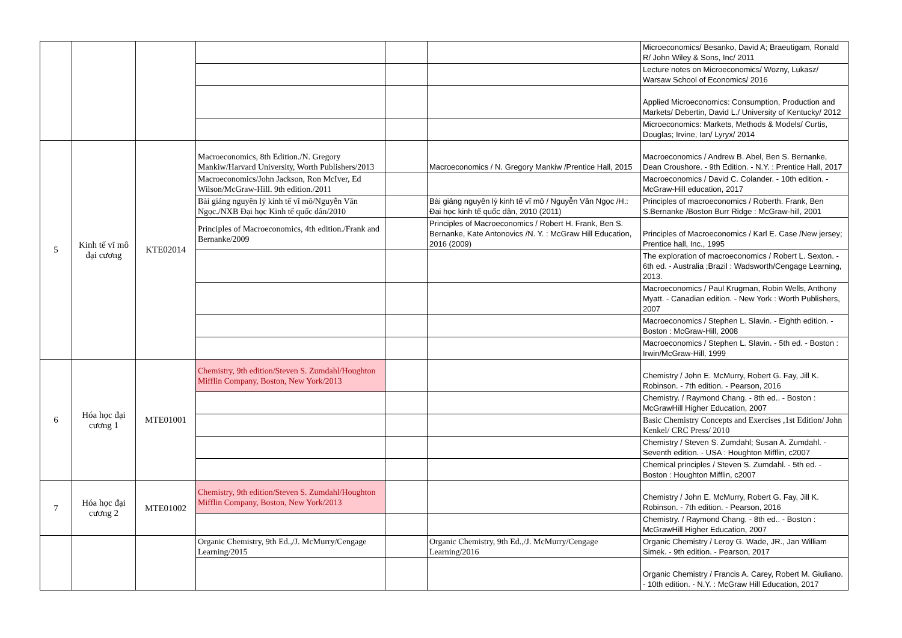| | | | | | | Microeconomics/ Besanko, David A; Braeutigam, Ronald R/ John Wiley & Sons, Inc/ 2011 |
| | | | | | | Lecture notes on Microeconomics/ Wozny, Lukasz/ Warsaw School of Economics/ 2016 |
| | | | | | | Applied Microeconomics: Consumption, Production and Markets/ Debertin, David L./ University of Kentucky/ 2012 |
| | | | | | | Microeconomics: Markets, Methods & Models/ Curtis, Douglas; Irvine, Ian/ Lyryx/ 2014 |
| 5 | Kinh tế vĩ mô đại cương | KTE02014 | Macroeconomics, 8th Edition./N. Gregory Mankiw/Harvard University, Worth Publishers/2013 | | Macroeconomics / N. Gregory Mankiw /Prentice Hall, 2015 | Macroeconomics / Andrew B. Abel, Ben S. Bernanke, Dean Croushore. - 9th Edition. - N.Y. : Prentice Hall, 2017 |
| | | | Macroeconomics/John Jackson, Ron McIver, Ed Wilson/McGraw-Hill. 9th edition./2011 | | | Macroeconomics / David C. Colander. - 10th edition. - McGraw-Hill education, 2017 |
| | | | Bài giảng nguyên lý kinh tế vĩ mô/Nguyễn Văn Ngọc./NXB Đại học Kinh tế quốc dân/2010 | | Bài giảng nguyên lý kinh tế vĩ mô / Nguyễn Văn Ngọc /H.: Đại học kinh tế quốc dân, 2010 (2011) | Principles of macroeconomics / Roberth. Frank, Ben S.Bernanke /Boston Burr Ridge : McGraw-hill, 2001 |
| | | | Principles of Macroeconomics, 4th edition./Frank and Bernanke/2009 | | Principles of Macroeconomics / Robert H. Frank, Ben S. Bernanke, Kate Antonovics /N. Y. : McGraw Hill Education, 2016 (2009) | Principles of Macroeconomics / Karl E. Case /New jersey; Prentice hall, Inc., 1995 |
| | | | | | | The exploration of macroeconomics / Robert L. Sexton. - 6th ed. - Australia ;Brazil : Wadsworth/Cengage Learning, 2013. |
| | | | | | | Macroeconomics / Paul Krugman, Robin Wells, Anthony Myatt. - Canadian edition. - New York : Worth Publishers, 2007 |
| | | | | | | Macroeconomics / Stephen L. Slavin. - Eighth edition. - Boston : McGraw-Hill, 2008 |
| | | | | | | Macroeconomics / Stephen L. Slavin. - 5th ed. - Boston : Irwin/McGraw-Hill, 1999 |
| 6 | Hóa học đại cương 1 | MTE01001 | Chemistry, 9th edition/Steven S. Zumdahl/Houghton Mifflin Company, Boston, New York/2013 | | | Chemistry / John E. McMurry, Robert G. Fay, Jill K. Robinson. - 7th edition. - Pearson, 2016 |
| | | | | | | Chemistry. / Raymond Chang. - 8th ed.. - Boston : McGrawHill Higher Education, 2007 |
| | | | | | | Basic Chemistry Concepts and Exercises ,1st Edition/ John Kenkel/ CRC Press/ 2010 |
| | | | | | | Chemistry / Steven S. Zumdahl; Susan A. Zumdahl. - Seventh edition. - USA : Houghton Mifflin, c2007 |
| | | | | | | Chemical principles / Steven S. Zumdahl. - 5th ed. - Boston : Houghton Mifflin, c2007 |
| 7 | Hóa học đại cương 2 | MTE01002 | Chemistry, 9th edition/Steven S. Zumdahl/Houghton Mifflin Company, Boston, New York/2013 | | | Chemistry / John E. McMurry, Robert G. Fay, Jill K. Robinson. - 7th edition. - Pearson, 2016 |
| | | | | | | Chemistry. / Raymond Chang. - 8th ed.. - Boston : McGrawHill Higher Education, 2007 |
| | | | Organic Chemistry, 9th Ed.,/J. McMurry/Cengage Learning/2015 | | Organic Chemistry, 9th Ed.,/J. McMurry/Cengage Learning/2016 | Organic Chemistry / Leroy G. Wade, JR., Jan William Simek. - 9th edition. - Pearson, 2017 |
| | | | | | | Organic Chemistry / Francis A. Carey, Robert M. Giuliano. - 10th edition. - N.Y. : McGraw Hill Education, 2017 |